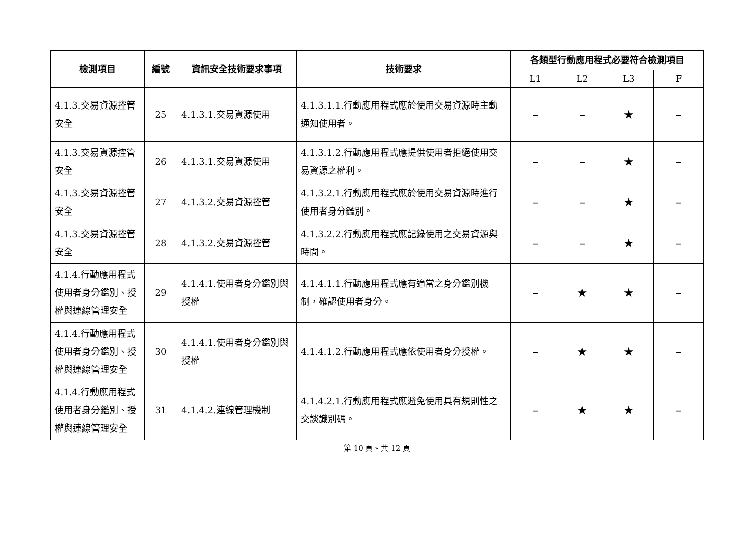| 檢測項目 | 編號 | 資訊安全技術要求事項 | 技術要求 | 各類型行動應用程式必要符合檢測項目 | | | |
| --- | --- | --- | --- | --- | --- | --- | --- |
| | | | | L1 | L2 | L3 | F |
| 4.1.3.交易資源控管安全 | 25 | 4.1.3.1.交易資源使用 | 4.1.3.1.1.行動應用程式應於使用交易資源時主動通知使用者。 | – | – | ★ | – |
| 4.1.3.交易資源控管安全 | 26 | 4.1.3.1.交易資源使用 | 4.1.3.1.2.行動應用程式應提供使用者拒絕使用交易資源之權利。 | – | – | ★ | – |
| 4.1.3.交易資源控管安全 | 27 | 4.1.3.2.交易資源控管 | 4.1.3.2.1.行動應用程式應於使用交易資源時進行使用者身分鑑別。 | – | – | ★ | – |
| 4.1.3.交易資源控管安全 | 28 | 4.1.3.2.交易資源控管 | 4.1.3.2.2.行動應用程式應記錄使用之交易資源與時間。 | – | – | ★ | – |
| 4.1.4.行動應用程式使用者身分鑑別、授權與連線管理安全 | 29 | 4.1.4.1.使用者身分鑑別與授權 | 4.1.4.1.1.行動應用程式應有適當之身分鑑別機制，確認使用者身分。 | – | ★ | ★ | – |
| 4.1.4.行動應用程式使用者身分鑑別、授權與連線管理安全 | 30 | 4.1.4.1.使用者身分鑑別與授權 | 4.1.4.1.2.行動應用程式應依使用者身分授權。 | – | ★ | ★ | – |
| 4.1.4.行動應用程式使用者身分鑑別、授權與連線管理安全 | 31 | 4.1.4.2.連線管理機制 | 4.1.4.2.1.行動應用程式應避免使用具有規則性之交談識別碼。 | – | ★ | ★ | – |
第 10 頁、共 12 頁